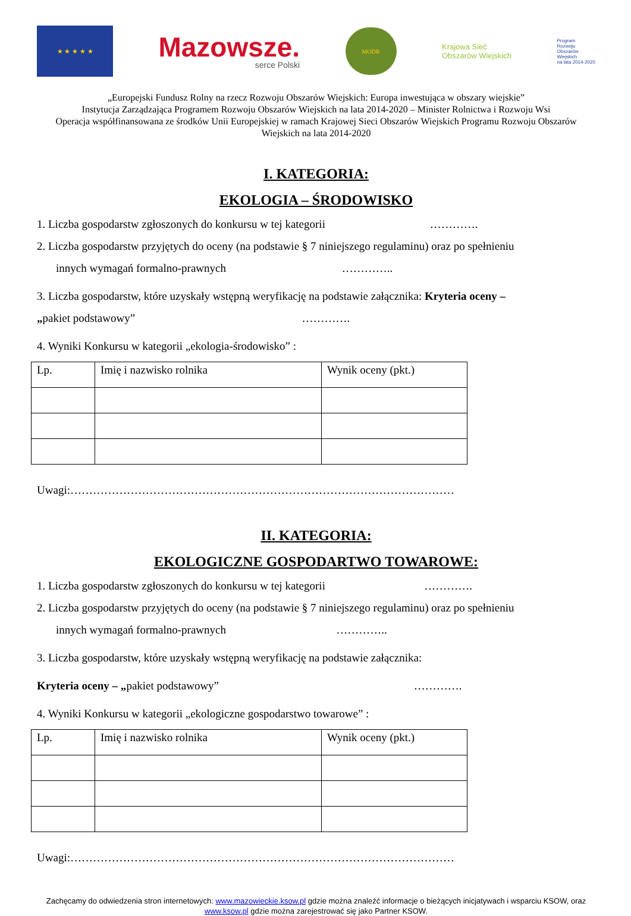★ ★ ★ ★ ★
Mazowsze.
serce Polski
MODR
Krajowa Sieć
Obszarów Wiejskich
Program
Rozwoju
Obszarów
Wiejskich
na lata 2014-2020
„Europejski Fundusz Rolny na rzecz Rozwoju Obszarów Wiejskich: Europa inwestująca w obszary wiejskie”
Instytucja Zarządzająca Programem Rozwoju Obszarów Wiejskich na lata 2014-2020 – Minister Rolnictwa i Rozwoju Wsi
Operacja współfinansowana ze środków Unii Europejskiej w ramach Krajowej Sieci Obszarów Wiejskich Programu Rozwoju Obszarów Wiejskich na lata 2014-2020
I. KATEGORIA:
EKOLOGIA – ŚRODOWISKO
1. Liczba gospodarstw zgłoszonych do konkursu w tej kategorii ………….
2. Liczba gospodarstw przyjętych do oceny (na podstawie § 7 niniejszego regulaminu) oraz po spełnieniu
innych wymagań formalno-prawnych …………..
3. Liczba gospodarstw, które uzyskały wstępną weryfikację na podstawie załącznika: Kryteria oceny –
„pakiet podstawowy” ………….
4. Wyniki Konkursu w kategorii „ekologia-środowisko” :
| Lp. | Imię i nazwisko rolnika | Wynik oceny (pkt.) |
Uwagi:…………………………………………………………………………………………
II. KATEGORIA:
EKOLOGICZNE GOSPODARTWO TOWAROWE:
1. Liczba gospodarstw zgłoszonych do konkursu w tej kategorii ………….
2. Liczba gospodarstw przyjętych do oceny (na podstawie § 7 niniejszego regulaminu) oraz po spełnieniu
innych wymagań formalno-prawnych …………..
3. Liczba gospodarstw, które uzyskały wstępną weryfikację na podstawie załącznika:
Kryteria oceny – „pakiet podstawowy” ………….
4. Wyniki Konkursu w kategorii „ekologiczne gospodarstwo towarowe” :
| Lp. | Imię i nazwisko rolnika | Wynik oceny (pkt.) |
Uwagi:…………………………………………………………………………………………
Zachęcamy do odwiedzenia stron internetowych: www.mazowieckie.ksow.pl gdzie można znaleźć informacje o bieżących inicjatywach i wsparciu KSOW, oraz www.ksow.pl gdzie można zarejestrować się jako Partner KSOW.